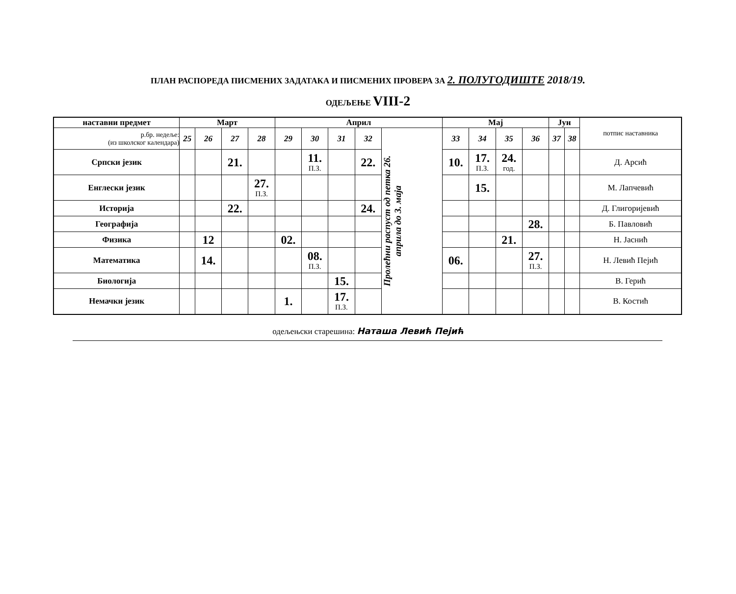ПЛАН РАСПОРЕДА ПИСМЕНИХ ЗАДАТАКА И ПИСМЕНИХ ПРОВЕРА ЗА 2. ПОЛУГОДИШТЕ 2018/19.
ОДЕЉЕЊЕ VIII-2
| наставни предмет | Март | | | | Април | | | | | Мај | | | | Јун | | потпис наставника |
| --- | --- | --- | --- | --- | --- | --- | --- | --- | --- | --- | --- | --- | --- | --- | --- | --- |
| р.бр. недеље: (из школског календара) | 25 | 26 | 27 | 28 | 29 | 30 | 31 | 32 | Пролећни распуст од петка 26. априла до 3. маја | 33 | 34 | 35 | 36 | 37 | 38 | |
| Српски језик | | | 21. | | | 11. П.З. | | 22. | | 10. | 17. П.З. | 24. год. | | | | Д. Арсић |
| Енглески језик | | | | 27. П.З. | | | | | | | 15. | | | | | М. Лапчевић |
| Историја | | | 22. | | | | | 24. | | | | | | | | Д. Глигоријевић |
| Географија | | | | | | | | | | | | | 28. | | | Б. Павловић |
| Физика | | 12 | | | 02. | | | | | | | 21. | | | | Н. Јаснић |
| Математика | | 14. | | | | 08. П.З. | | | | 06. | | | 27. П.З. | | | Н. Левић Пејић |
| Биологија | | | | | | | 15. | | | | | | | | | В. Герић |
| Немачки језик | | | | | 1. | | 17. П.З. | | | | | | | | | В. Костић |
одељењски старешина: Наташа Левић Пејић